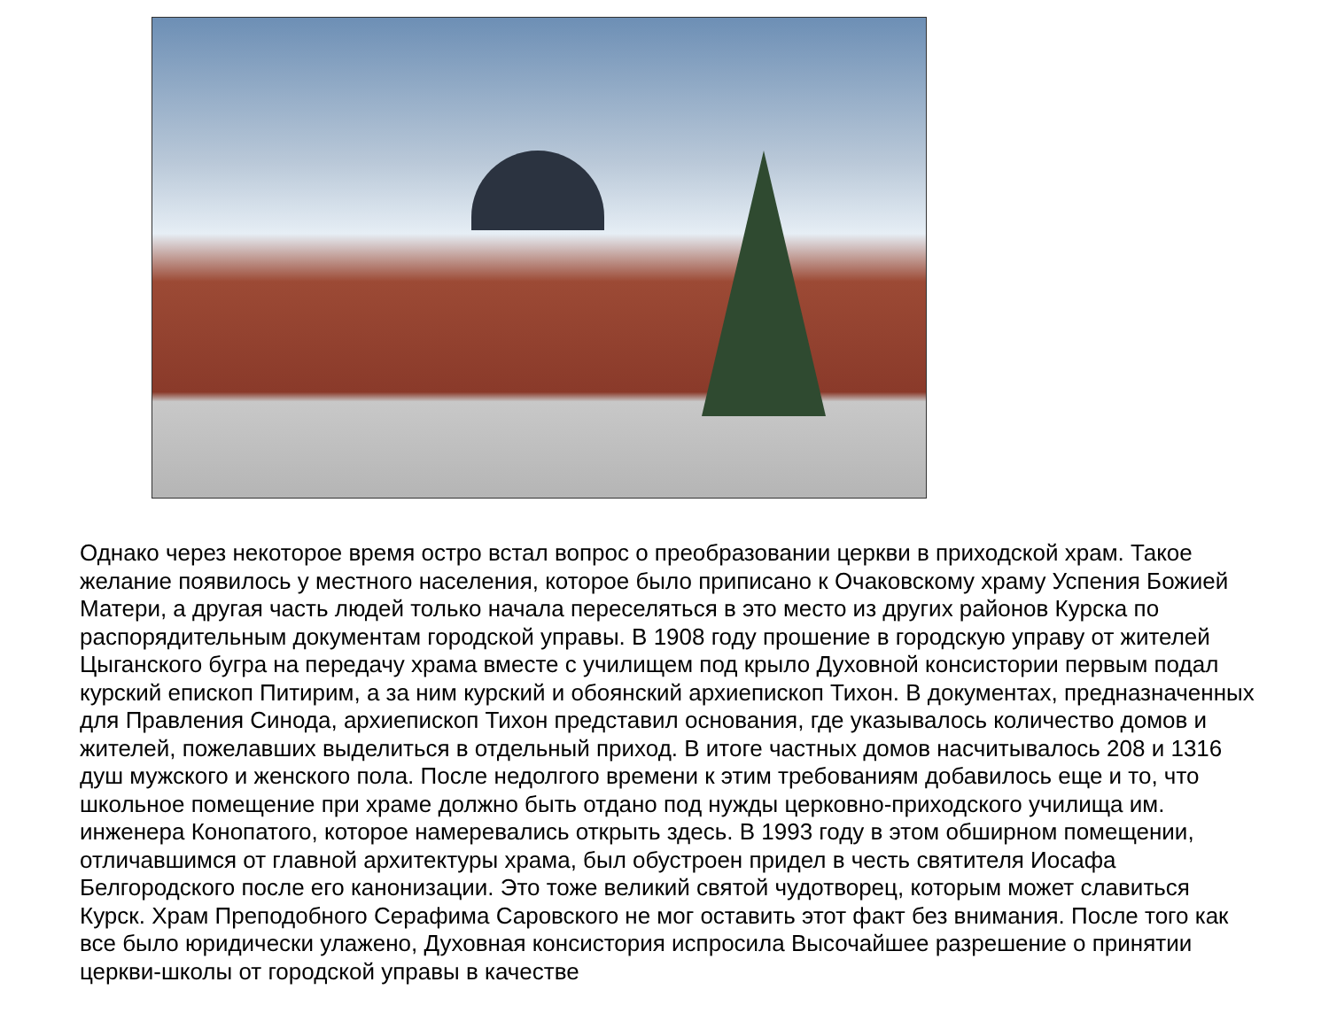Однако через некоторое время остро встал вопрос о преобразовании церкви в приходской храм. Такое желание появилось у местного населения, которое было приписано к Очаковскому храму Успения Божией Матери, а другая часть людей только начала переселяться в это место из других районов Курска по распорядительным документам городской управы. В 1908 году прошение в городскую управу от жителей Цыганского бугра на передачу храма вместе с училищем под крыло Духовной консистории первым подал курский епископ Питирим, а за ним курский и обоянский архиепископ Тихон. В документах, предназначенных для Правления Синода, архиепископ Тихон представил основания, где указывалось количество домов и жителей, пожелавших выделиться в отдельный приход. В итоге частных домов насчитывалось 208 и 1316 душ мужского и женского пола. После недолгого времени к этим требованиям добавилось еще и то, что школьное помещение при храме должно быть отдано под нужды церковно-приходского училища им. инженера Конопатого, которое намеревались открыть здесь. В 1993 году в этом обширном помещении, отличавшимся от главной архитектуры храма, был обустроен придел в честь святителя Иосафа Белгородского после его канонизации. Это тоже великий святой чудотворец, которым может славиться Курск. Храм Преподобного Серафима Саровского не мог оставить этот факт без внимания. После того как все было юридически улажено, Духовная консистория испросила Высочайшее разрешение о принятии церкви-школы от городской управы в качестве